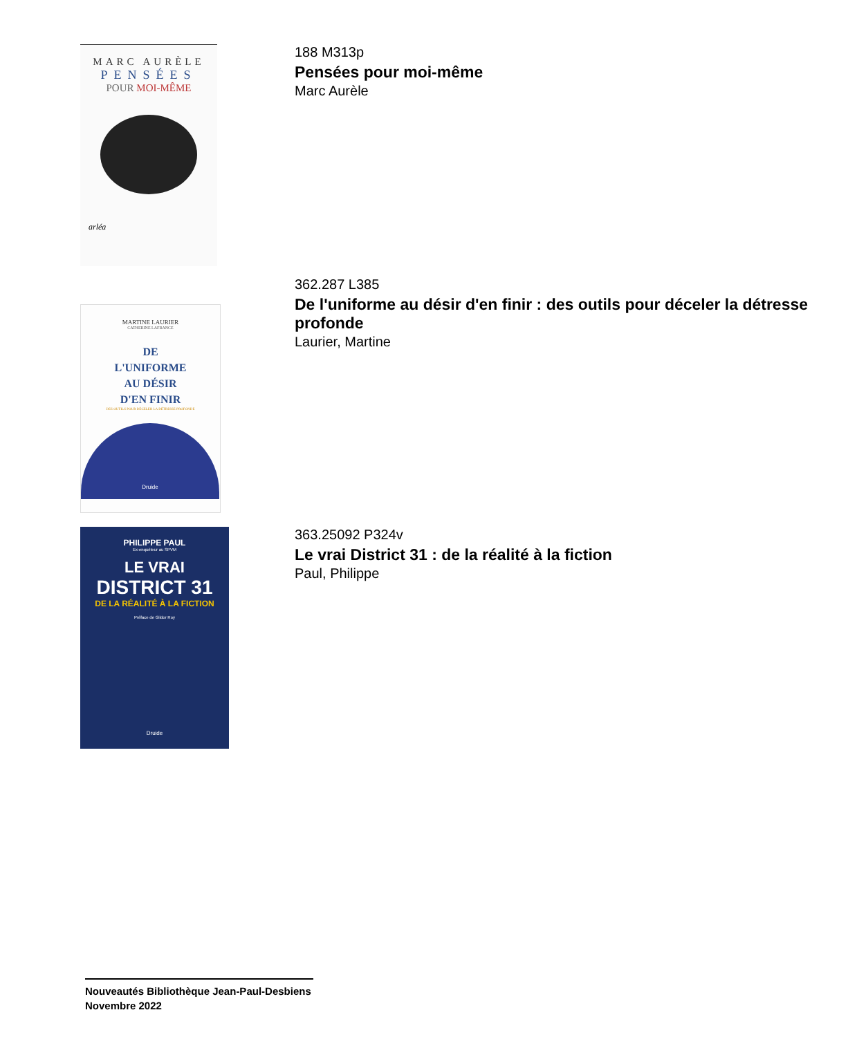MARC AURÈLE
PENSÉES
POUR MOI-MÊME
arléa
188 M313p
Pensées pour moi-même
Marc Aurèle
MARTINE LAURIER
CATHERINE LAFRANCE
DE
L'UNIFORME
AU DÉSIR
D'EN FINIR
DES OUTILS POUR DÉCELER LA DÉTRESSE PROFONDE
Druide
362.287 L385
De l'uniforme au désir d'en finir : des outils pour déceler la détresse
profonde
Laurier, Martine
PHILIPPE PAUL
Ex-enquêteur au SPVM
LE VRAI
DISTRICT 31
DE LA RÉALITÉ À LA FICTION
Préface de Gildor Roy
Druide
363.25092 P324v
Le vrai District 31 : de la réalité à la fiction
Paul, Philippe
Nouveautés Bibliothèque Jean-Paul-Desbiens
Novembre 2022